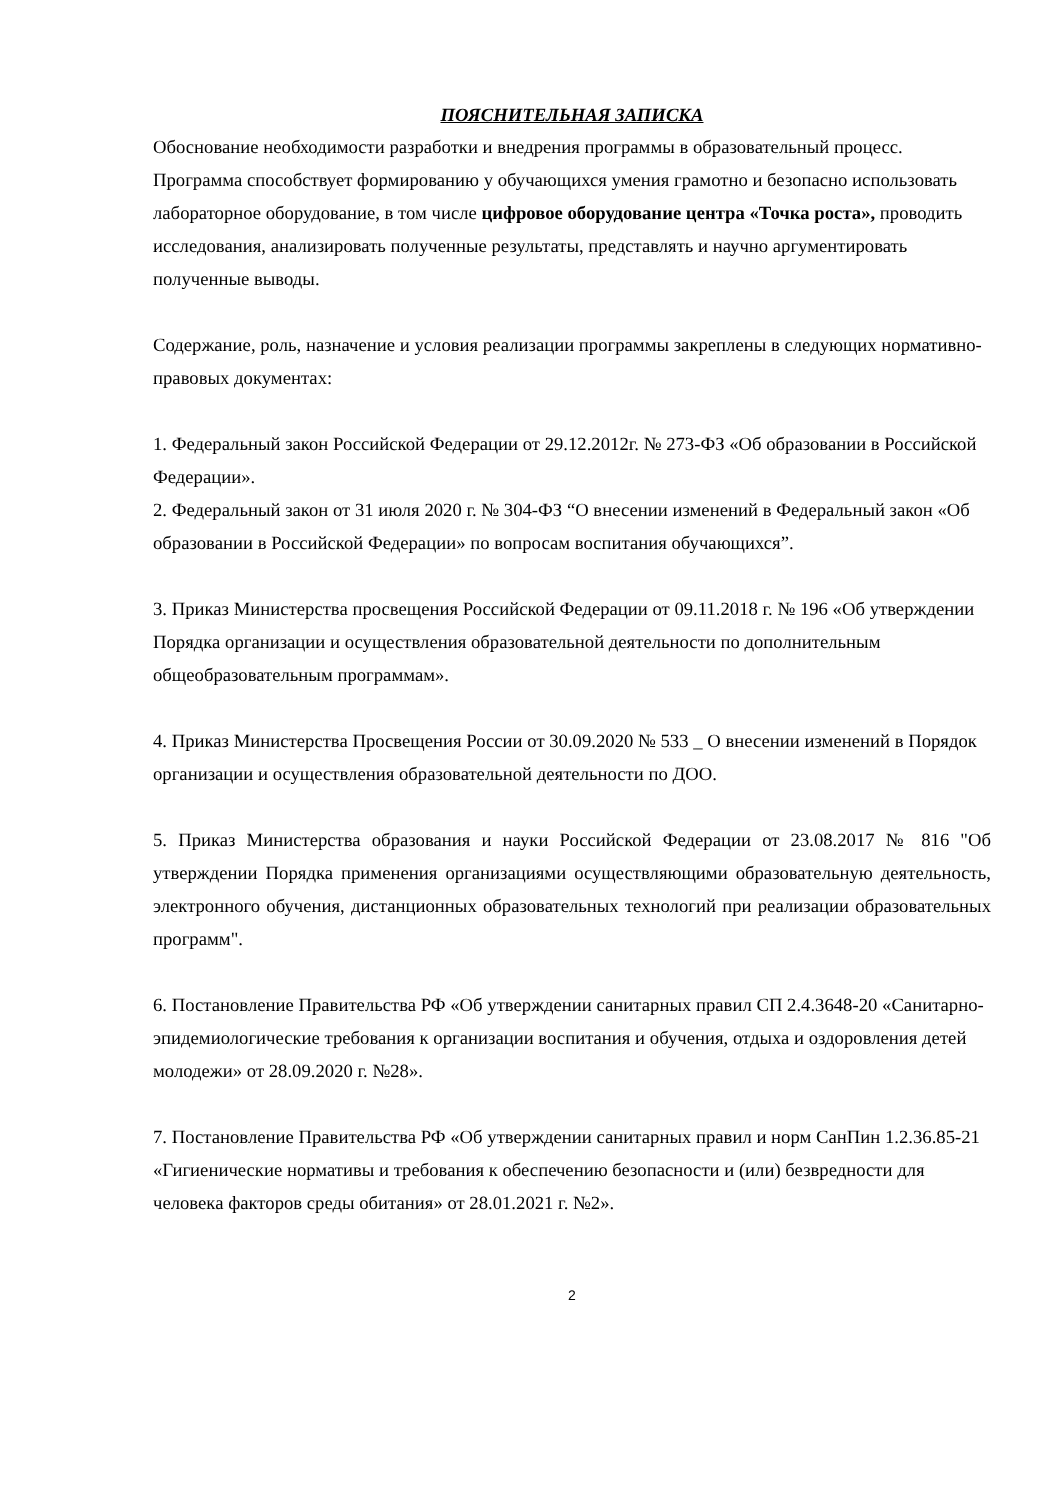ПОЯСНИТЕЛЬНАЯ ЗАПИСКА
Обоснование необходимости разработки и внедрения программы в образовательный процесс. Программа способствует формированию у обучающихся умения грамотно и безопасно использовать лабораторное оборудование, в том числе цифровое оборудование центра «Точка роста», проводить исследования, анализировать полученные результаты, представлять и научно аргументировать полученные выводы.
Содержание, роль, назначение и условия реализации программы закреплены в следующих нормативно-правовых документах:
1. Федеральный закон Российской Федерации от 29.12.2012г. № 273-ФЗ «Об образовании в Российской Федерации».
2. Федеральный закон от 31 июля 2020 г. № 304-ФЗ “О внесении изменений в Федеральный закон «Об образовании в Российской Федерации» по вопросам воспитания обучающихся”.
3. Приказ Министерства просвещения Российской Федерации от 09.11.2018 г. № 196 «Об утверждении Порядка организации и осуществления образовательной деятельности по дополнительным общеобразовательным программам».
4. Приказ Министерства Просвещения России от 30.09.2020 № 533 _ О внесении изменений в Порядок организации и осуществления образовательной деятельности по ДОО.
5. Приказ Министерства образования и науки Российской Федерации от 23.08.2017 № 816 "Об утверждении Порядка применения организациями осуществляющими образовательную деятельность, электронного обучения, дистанционных образовательных технологий при реализации образовательных программ".
6. Постановление Правительства РФ «Об утверждении санитарных правил СП 2.4.3648-20 «Санитарно-эпидемиологические требования к организации воспитания и обучения, отдыха и оздоровления детей молодежи» от 28.09.2020 г. №28».
7. Постановление Правительства РФ «Об утверждении санитарных правил и норм СанПин 1.2.36.85-21 «Гигиенические нормативы и требования к обеспечению безопасности и (или) безвредности для человека факторов среды обитания» от 28.01.2021 г. №2».
2